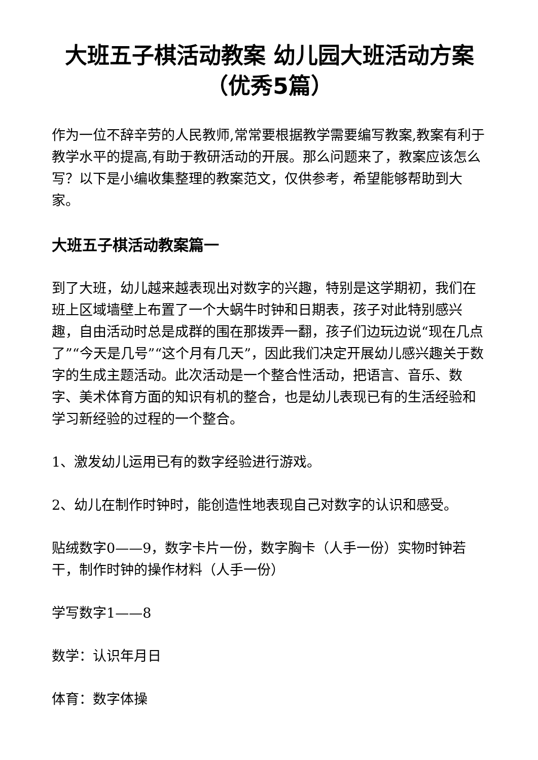大班五子棋活动教案 幼儿园大班活动方案（优秀5篇）
作为一位不辞辛劳的人民教师,常常要根据教学需要编写教案,教案有利于教学水平的提高,有助于教研活动的开展。那么问题来了，教案应该怎么写？以下是小编收集整理的教案范文，仅供参考，希望能够帮助到大家。
大班五子棋活动教案篇一
到了大班，幼儿越来越表现出对数字的兴趣，特别是这学期初，我们在班上区域墙壁上布置了一个大蜗牛时钟和日期表，孩子对此特别感兴趣，自由活动时总是成群的围在那拨弄一翻，孩子们边玩边说“现在几点了”“今天是几号”“这个月有几天”，因此我们决定开展幼儿感兴趣关于数字的生成主题活动。此次活动是一个整合性活动，把语言、音乐、数字、美术体育方面的知识有机的整合，也是幼儿表现已有的生活经验和学习新经验的过程的一个整合。
1、激发幼儿运用已有的数字经验进行游戏。
2、幼儿在制作时钟时，能创造性地表现自己对数字的认识和感受。
贴绒数字0——9，数字卡片一份，数字胸卡（人手一份）实物时钟若干，制作时钟的操作材料（人手一份）
学写数字1——8
数学：认识年月日
体育：数字体操